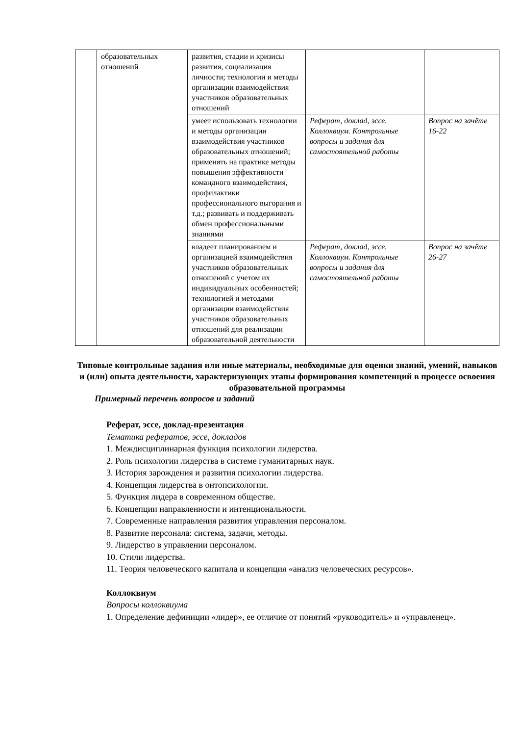| | образовательных отношений | развития, стадии и кризисы развития, социализация личности; технологии и методы организации взаимодействия участников образовательных отношений | | |
| | | умеет использовать технологии и методы организации взаимодействия участников образовательных отношений; применять на практике методы повышения эффективности командного взаимодействия, профилактики профессионального выгорания и т.д.; развивать и поддерживать обмен профессиональными знаниями | Реферат, доклад, эссе. Коллоквиум. Контрольные вопросы и задания для самостоятельной работы | Вопрос на зачёте 16-22 |
| | | владеет планированием и организацией взаимодействия участников образовательных отношений с учетом их индивидуальных особенностей; технологией и методами организации взаимодействия участников образовательных отношений для реализации образовательной деятельности | Реферат, доклад, эссе. Коллоквиум. Контрольные вопросы и задания для самостоятельной работы | Вопрос на зачёте 26-27 |
Типовые контрольные задания или иные материалы, необходимые для оценки знаний, умений, навыков и (или) опыта деятельности, характеризующих этапы формирования компетенций в процессе освоения образовательной программы
Примерный перечень вопросов и заданий
Реферат, эссе, доклад-презентация
Тематика рефератов, эссе, докладов
1. Междисциплинарная функция психологии лидерства.
2. Роль психологии лидерства в системе гуманитарных наук.
3. История зарождения и развития психологии лидерства.
4. Концепция лидерства в онтопсихологии.
5. Функция лидера в современном обществе.
6. Концепции направленности и интенциональности.
7. Современные направления развития управления персоналом.
8. Развитие персонала: система, задачи, методы.
9. Лидерство в управлении персоналом.
10. Стили лидерства.
11. Теория человеческого капитала и концепция «анализ человеческих ресурсов».
Коллоквиум
Вопросы коллоквиума
1. Определение дефиниции «лидер», ее отличие от понятий «руководитель» и «управленец».